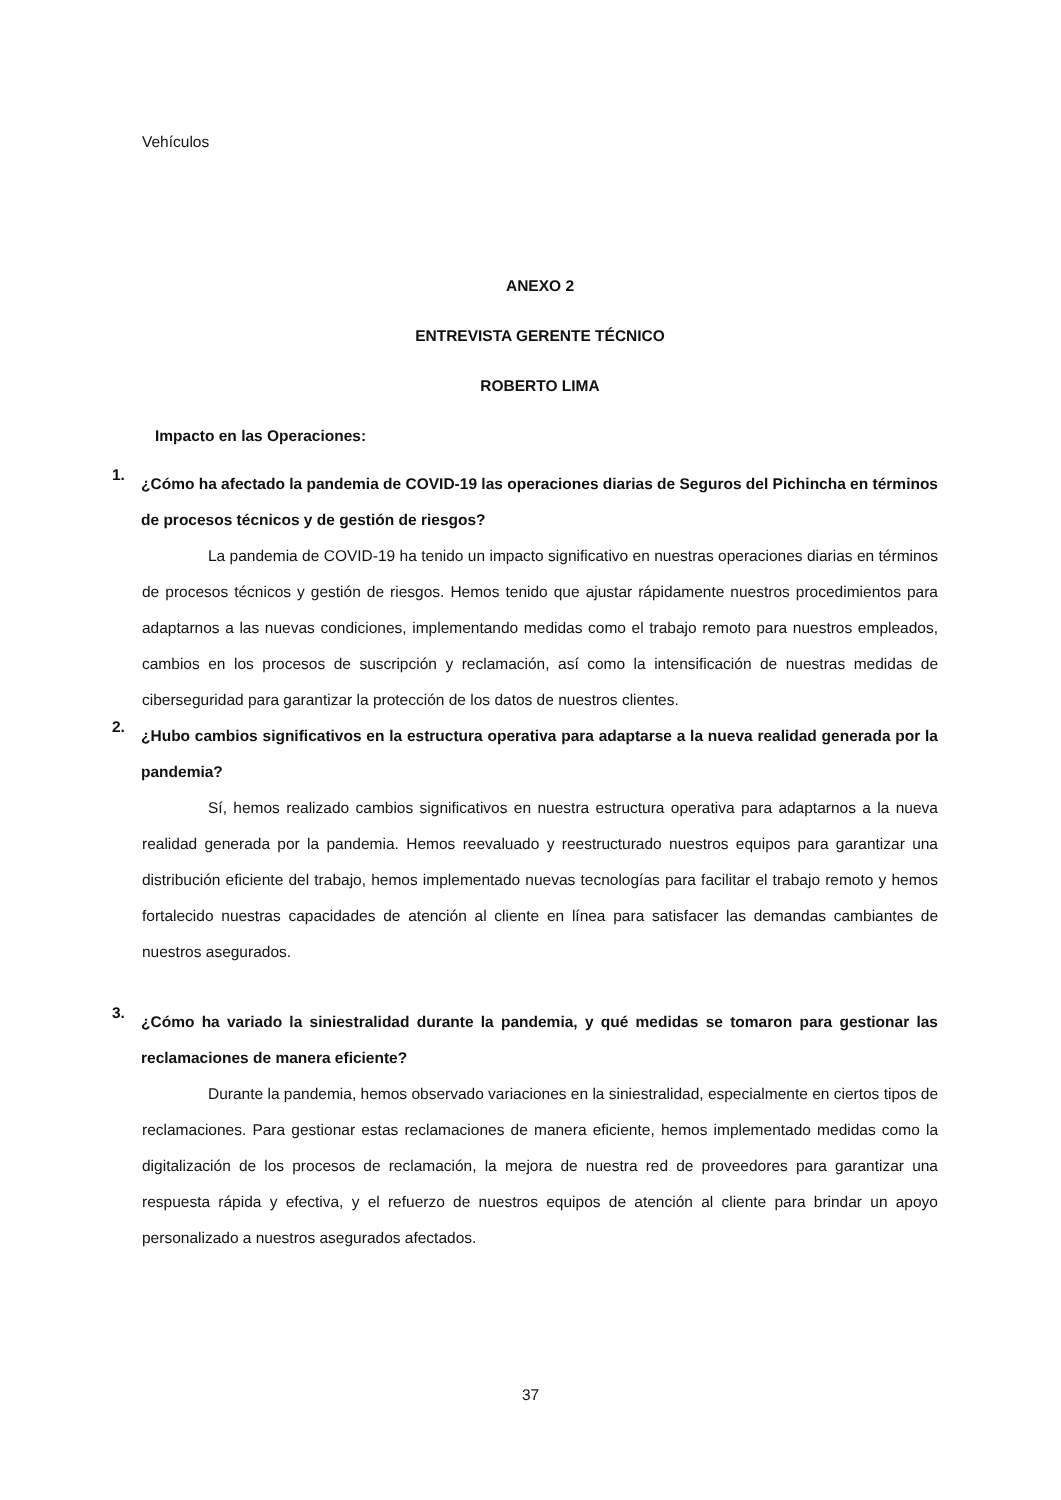Vehículos
ANEXO 2
ENTREVISTA GERENTE TÉCNICO
ROBERTO LIMA
Impacto en las Operaciones:
1.
¿Cómo ha afectado la pandemia de COVID-19 las operaciones diarias de Seguros del Pichincha en términos de procesos técnicos y de gestión de riesgos?
La pandemia de COVID-19 ha tenido un impacto significativo en nuestras operaciones diarias en términos de procesos técnicos y gestión de riesgos. Hemos tenido que ajustar rápidamente nuestros procedimientos para adaptarnos a las nuevas condiciones, implementando medidas como el trabajo remoto para nuestros empleados, cambios en los procesos de suscripción y reclamación, así como la intensificación de nuestras medidas de ciberseguridad para garantizar la protección de los datos de nuestros clientes.
2.
¿Hubo cambios significativos en la estructura operativa para adaptarse a la nueva realidad generada por la pandemia?
Sí, hemos realizado cambios significativos en nuestra estructura operativa para adaptarnos a la nueva realidad generada por la pandemia. Hemos reevaluado y reestructurado nuestros equipos para garantizar una distribución eficiente del trabajo, hemos implementado nuevas tecnologías para facilitar el trabajo remoto y hemos fortalecido nuestras capacidades de atención al cliente en línea para satisfacer las demandas cambiantes de nuestros asegurados.
3.
¿Cómo ha variado la siniestralidad durante la pandemia, y qué medidas se tomaron para gestionar las reclamaciones de manera eficiente?
Durante la pandemia, hemos observado variaciones en la siniestralidad, especialmente en ciertos tipos de reclamaciones. Para gestionar estas reclamaciones de manera eficiente, hemos implementado medidas como la digitalización de los procesos de reclamación, la mejora de nuestra red de proveedores para garantizar una respuesta rápida y efectiva, y el refuerzo de nuestros equipos de atención al cliente para brindar un apoyo personalizado a nuestros asegurados afectados.
37